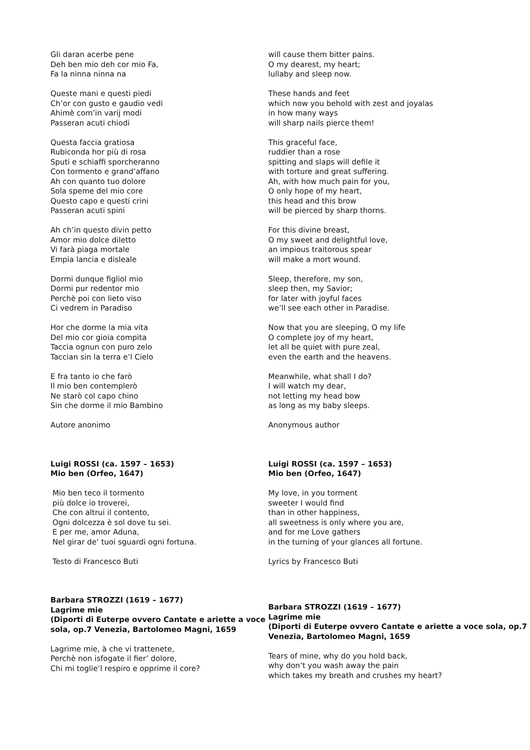Gli daran acerbe pene
Deh ben mio deh cor mio Fa,
Fa la ninna ninna na
Queste mani e questi piedi
Ch’or con gusto e gaudio vedi
Ahimè com’in varij modi
Passeran acuti chiodi
Questa faccia gratiosa
Rubiconda hor più di rosa
Sputi e schiaffi sporcheranno
Con tormento e grand’affano
Ah con quanto tuo dolore
Sola speme del mio core
Questo capo e questi crini
Passeran acuti spini
Ah ch’in questo divin petto
Amor mio dolce diletto
Vi farà piaga mortale
Empia lancia e disleale
Dormi dunque figliol mio
Dormi pur redentor mio
Perchè poi con lieto viso
Ci vedrem in Paradiso
Hor che dorme la mia vita
Del mio cor gioia compita
Taccia ognun con puro zelo
Taccian sin la terra e’l Cielo
E fra tanto io che farò
Il mio ben contemplerò
Ne starò col capo chino
Sin che dorme il mio Bambino
Autore anonimo
Luigi ROSSI (ca. 1597 – 1653)
Mio ben (Orfeo, 1647)
Mio ben teco il tormento
più dolce io troverei,
Che con altrui il contento,
Ogni dolcezza è sol dove tu sei.
E per me, amor Aduna,
Nel girar de’ tuoi sguardi ogni fortuna.
Testo di Francesco Buti
Barbara STROZZI (1619 – 1677)
Lagrime mie
(Diporti di Euterpe ovvero Cantate e ariette a voce sola, op.7 Venezia, Bartolomeo Magni, 1659
Lagrime mie, à che vi trattenete,
Perchè non isfogate il fier’ dolore,
Chi mi toglie’l respiro e opprime il core?
will cause them bitter pains.
O my dearest, my heart;
lullaby and sleep now.
These hands and feet
which now you behold with zest and joyalas
in how many ways
will sharp nails pierce them!
This graceful face,
ruddier than a rose
spitting and slaps will defile it
with torture and great suffering.
Ah, with how much pain for you,
O only hope of my heart,
this head and this brow
will be pierced by sharp thorns.
For this divine breast,
O my sweet and delightful love,
an impious traitorous spear
will make a mort wound.
Sleep, therefore, my son,
sleep then, my Savior;
for later with joyful faces
we’ll see each other in Paradise.
Now that you are sleeping, O my life
O complete joy of my heart,
let all be quiet with pure zeal,
even the earth and the heavens.
Meanwhile, what shall I do?
I will watch my dear,
not letting my head bow
as long as my baby sleeps.
Anonymous author
Luigi ROSSI (ca. 1597 – 1653)
Mio ben (Orfeo, 1647)
My love, in you torment
sweeter I would find
than in other happiness,
all sweetness is only where you are,
and for me Love gathers
in the turning of your glances all fortune.
Lyrics by Francesco Buti
Barbara STROZZI (1619 – 1677)
Lagrime mie
(Diporti di Euterpe ovvero Cantate e ariette a voce sola, op.7 Venezia, Bartolomeo Magni, 1659
Tears of mine, why do you hold back,
why don’t you wash away the pain
which takes my breath and crushes my heart?